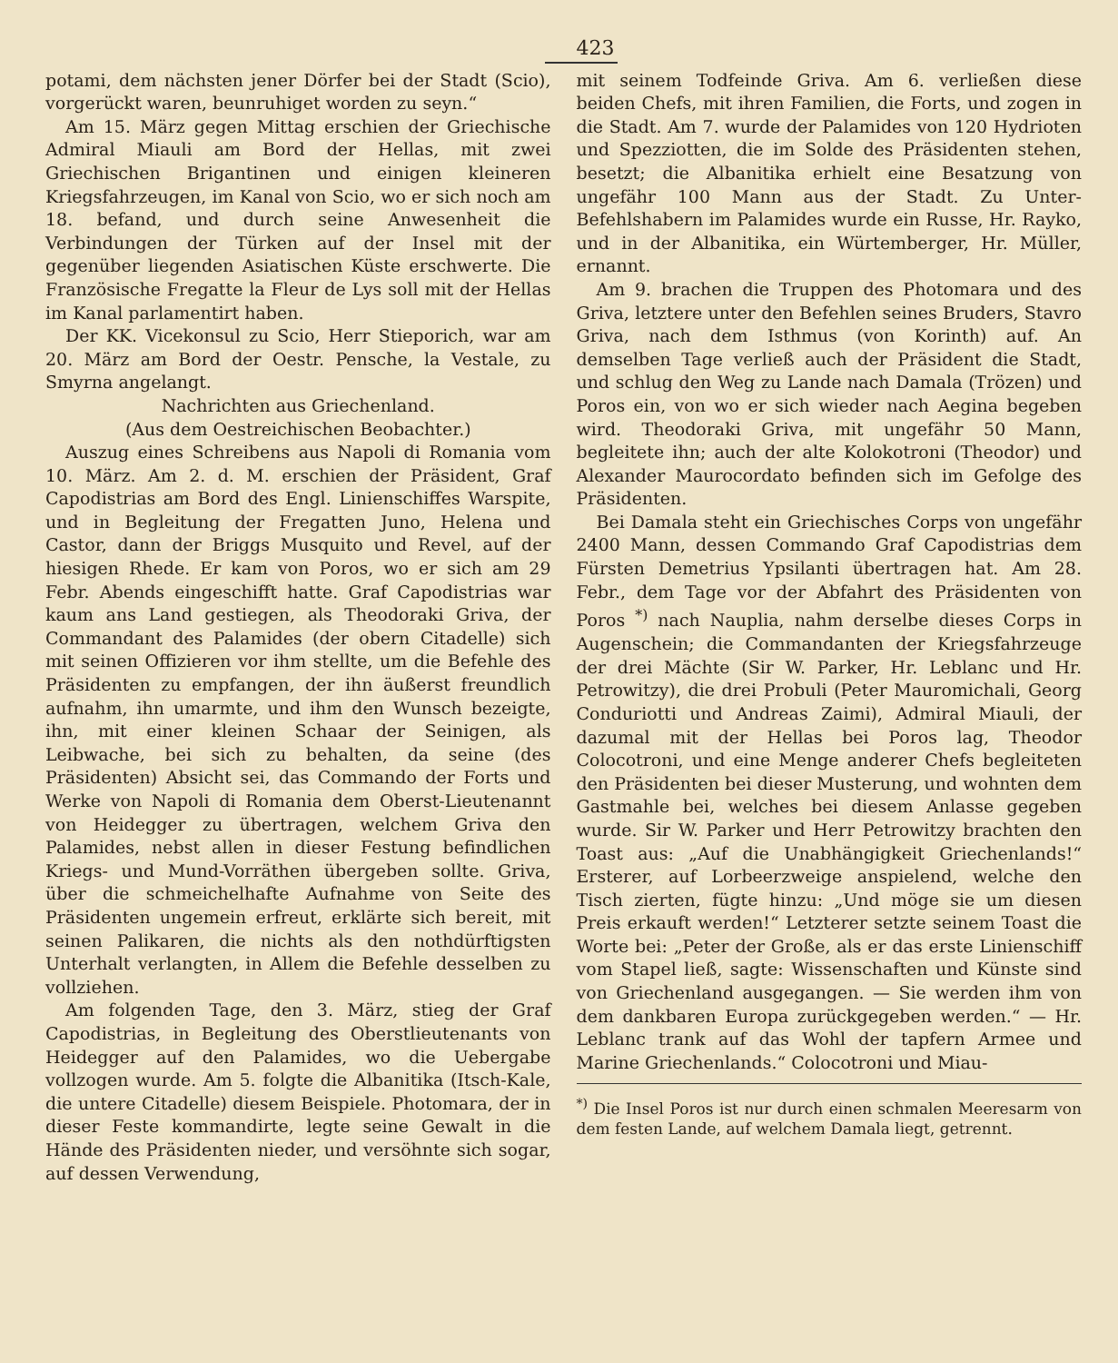423
potami, dem nächsten jener Dörfer bei der Stadt (Scio), vorgerückt waren, beunruhiget worden zu seyn.“
Am 15. März gegen Mittag erschien der Griechische Admiral Miauli am Bord der Hellas, mit zwei Griechischen Brigantinen und einigen kleineren Kriegsfahrzeugen, im Kanal von Scio, wo er sich noch am 18. befand, und durch seine Anwesenheit die Verbindungen der Türken auf der Insel mit der gegenüber liegenden Asiatischen Küste erschwerte. Die Französische Fregatte la Fleur de Lys soll mit der Hellas im Kanal parlamentirt haben.
Der KK. Vicekonsul zu Scio, Herr Stieporich, war am 20. März am Bord der Oestr. Pensche, la Vestale, zu Smyrna angelangt.
Nachrichten aus Griechenland.
(Aus dem Oestreichischen Beobachter.)
Auszug eines Schreibens aus Napoli di Romania vom 10. März. Am 2. d. M. erschien der Präsident, Graf Capodistrias am Bord des Engl. Linienschiffes Warspite, und in Begleitung der Fregatten Juno, Helena und Castor, dann der Briggs Musquito und Revel, auf der hiesigen Rhede. Er kam von Poros, wo er sich am 29 Febr. Abends eingeschifft hatte. Graf Capodistrias war kaum ans Land gestiegen, als Theodoraki Griva, der Commandant des Palamides (der obern Citadelle) sich mit seinen Offizieren vor ihm stellte, um die Befehle des Präsidenten zu empfangen, der ihn äußerst freundlich aufnahm, ihn umarmte, und ihm den Wunsch bezeigte, ihn, mit einer kleinen Schaar der Seinigen, als Leibwache, bei sich zu behalten, da seine (des Präsidenten) Absicht sei, das Commando der Forts und Werke von Napoli di Romania dem Oberst-Lieutenannt von Heidegger zu übertragen, welchem Griva den Palamides, nebst allen in dieser Festung befindlichen Kriegs- und Mund-Vorräthen übergeben sollte. Griva, über die schmeichelhafte Aufnahme von Seite des Präsidenten ungemein erfreut, erklärte sich bereit, mit seinen Palikaren, die nichts als den nothdürftigsten Unterhalt verlangten, in Allem die Befehle desselben zu vollziehen.
Am folgenden Tage, den 3. März, stieg der Graf Capodistrias, in Begleitung des Oberstlieutenants von Heidegger auf den Palamides, wo die Uebergabe vollzogen wurde. Am 5. folgte die Albanitika (Itsch-Kale, die untere Citadelle) diesem Beispiele. Photomara, der in dieser Feste kommandirte, legte seine Gewalt in die Hände des Präsidenten nieder, und versöhnte sich sogar, auf dessen Verwendung,
mit seinem Todfeinde Griva. Am 6. verließen diese beiden Chefs, mit ihren Familien, die Forts, und zogen in die Stadt. Am 7. wurde der Palamides von 120 Hydrioten und Spezziotten, die im Solde des Präsidenten stehen, besetzt; die Albanitika erhielt eine Besatzung von ungefähr 100 Mann aus der Stadt. Zu Unter-Befehlshabern im Palamides wurde ein Russe, Hr. Rayko, und in der Albanitika, ein Würtemberger, Hr. Müller, ernannt.
Am 9. brachen die Truppen des Photomara und des Griva, letztere unter den Befehlen seines Bruders, Stavro Griva, nach dem Isthmus (von Korinth) auf. An demselben Tage verließ auch der Präsident die Stadt, und schlug den Weg zu Lande nach Damala (Trözen) und Poros ein, von wo er sich wieder nach Aegina begeben wird. Theodoraki Griva, mit ungefähr 50 Mann, begleitete ihn; auch der alte Kolokotroni (Theodor) und Alexander Maurocordato befinden sich im Gefolge des Präsidenten.
Bei Damala steht ein Griechisches Corps von ungefähr 2400 Mann, dessen Commando Graf Capodistrias dem Fürsten Demetrius Ypsilanti übertragen hat. Am 28. Febr., dem Tage vor der Abfahrt des Präsidenten von Poros <sup>*)</sup> nach Nauplia, nahm derselbe dieses Corps in Augenschein; die Commandanten der Kriegsfahrzeuge der drei Mächte (Sir W. Parker, Hr. Leblanc und Hr. Petrowitzy), die drei Probuli (Peter Mauromichali, Georg Conduriotti und Andreas Zaimi), Admiral Miauli, der dazumal mit der Hellas bei Poros lag, Theodor Colocotroni, und eine Menge anderer Chefs begleiteten den Präsidenten bei dieser Musterung, und wohnten dem Gastmahle bei, welches bei diesem Anlasse gegeben wurde. Sir W. Parker und Herr Petrowitzy brachten den Toast aus: „Auf die Unabhängigkeit Griechenlands!“ Ersterer, auf Lorbeerzweige anspielend, welche den Tisch zierten, fügte hinzu: „Und möge sie um diesen Preis erkauft werden!“ Letzterer setzte seinem Toast die Worte bei: „Peter der Große, als er das erste Linienschiff vom Stapel ließ, sagte: Wissenschaften und Künste sind von Griechenland ausgegangen. — Sie werden ihm von dem dankbaren Europa zurückgegeben werden.“ — Hr. Leblanc trank auf das Wohl der tapfern Armee und Marine Griechenlands.“ Colocotroni und Miau-
<sup>*)</sup> Die Insel Poros ist nur durch einen schmalen Meeresarm von dem festen Lande, auf welchem Damala liegt, getrennt.